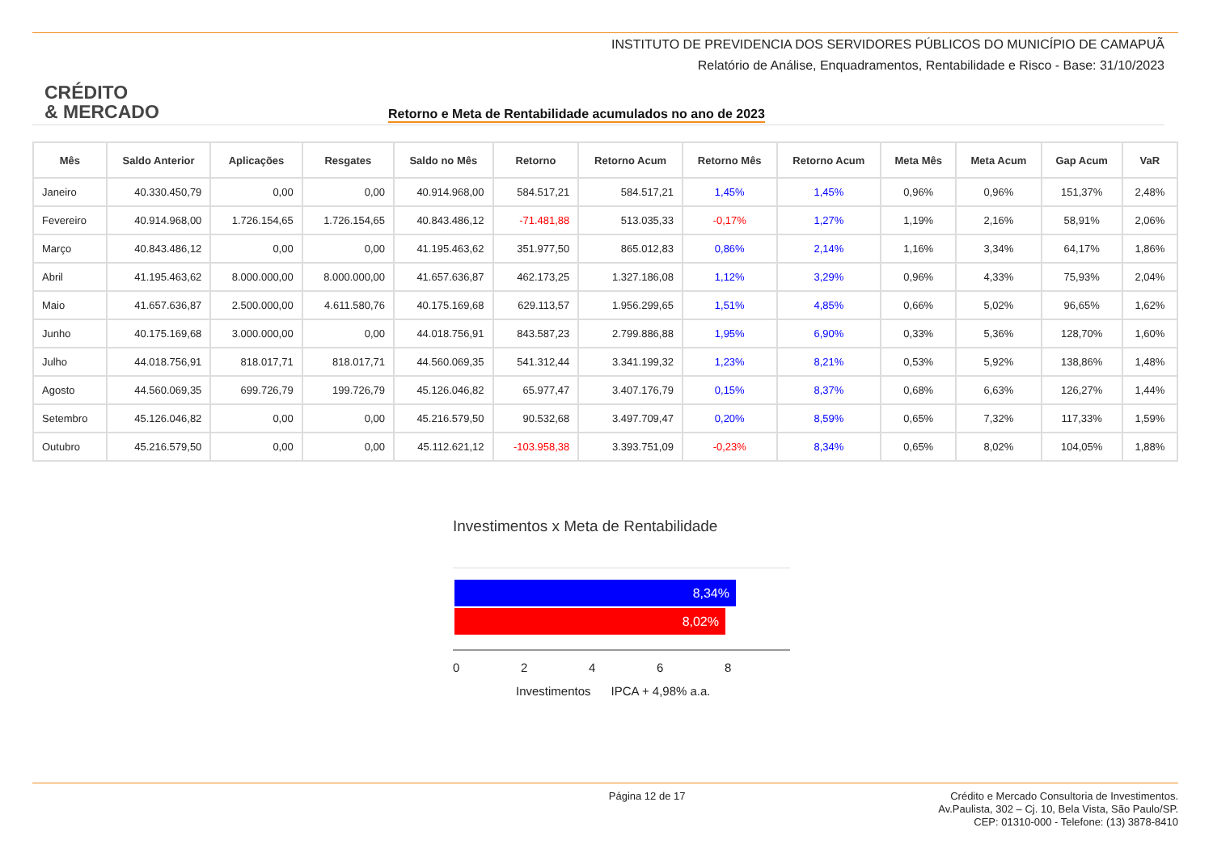INSTITUTO DE PREVIDENCIA DOS SERVIDORES PÚBLICOS DO MUNICÍPIO DE CAMAPUÃ
Relatório de Análise, Enquadramentos, Rentabilidade e Risco - Base: 31/10/2023
CRÉDITO
& MERCADO
Retorno e Meta de Rentabilidade acumulados no ano de 2023
| Mês | Saldo Anterior | Aplicações | Resgates | Saldo no Mês | Retorno | Retorno Acum | Retorno Mês | Retorno Acum | Meta Mês | Meta Acum | Gap Acum | VaR |
| --- | --- | --- | --- | --- | --- | --- | --- | --- | --- | --- | --- | --- |
| Janeiro | 40.330.450,79 | 0,00 | 0,00 | 40.914.968,00 | 584.517,21 | 584.517,21 | 1,45% | 1,45% | 0,96% | 0,96% | 151,37% | 2,48% |
| Fevereiro | 40.914.968,00 | 1.726.154,65 | 1.726.154,65 | 40.843.486,12 | -71.481,88 | 513.035,33 | -0,17% | 1,27% | 1,19% | 2,16% | 58,91% | 2,06% |
| Março | 40.843.486,12 | 0,00 | 0,00 | 41.195.463,62 | 351.977,50 | 865.012,83 | 0,86% | 2,14% | 1,16% | 3,34% | 64,17% | 1,86% |
| Abril | 41.195.463,62 | 8.000.000,00 | 8.000.000,00 | 41.657.636,87 | 462.173,25 | 1.327.186,08 | 1,12% | 3,29% | 0,96% | 4,33% | 75,93% | 2,04% |
| Maio | 41.657.636,87 | 2.500.000,00 | 4.611.580,76 | 40.175.169,68 | 629.113,57 | 1.956.299,65 | 1,51% | 4,85% | 0,66% | 5,02% | 96,65% | 1,62% |
| Junho | 40.175.169,68 | 3.000.000,00 | 0,00 | 44.018.756,91 | 843.587,23 | 2.799.886,88 | 1,95% | 6,90% | 0,33% | 5,36% | 128,70% | 1,60% |
| Julho | 44.018.756,91 | 818.017,71 | 818.017,71 | 44.560.069,35 | 541.312,44 | 3.341.199,32 | 1,23% | 8,21% | 0,53% | 5,92% | 138,86% | 1,48% |
| Agosto | 44.560.069,35 | 699.726,79 | 199.726,79 | 45.126.046,82 | 65.977,47 | 3.407.176,79 | 0,15% | 8,37% | 0,68% | 6,63% | 126,27% | 1,44% |
| Setembro | 45.126.046,82 | 0,00 | 0,00 | 45.216.579,50 | 90.532,68 | 3.497.709,47 | 0,20% | 8,59% | 0,65% | 7,32% | 117,33% | 1,59% |
| Outubro | 45.216.579,50 | 0,00 | 0,00 | 45.112.621,12 | -103.958,38 | 3.393.751,09 | -0,23% | 8,34% | 0,65% | 8,02% | 104,05% | 1,88% |
Investimentos x Meta de Rentabilidade
8,34%
8,02%
02468
Investimentos IPCA + 4,98% a.a.
Página 12 de 17 Crédito e Mercado Consultoria de Investimentos.
Av.Paulista, 302 – Cj. 10, Bela Vista, São Paulo/SP.
CEP: 01310-000 - Telefone: (13) 3878-8410